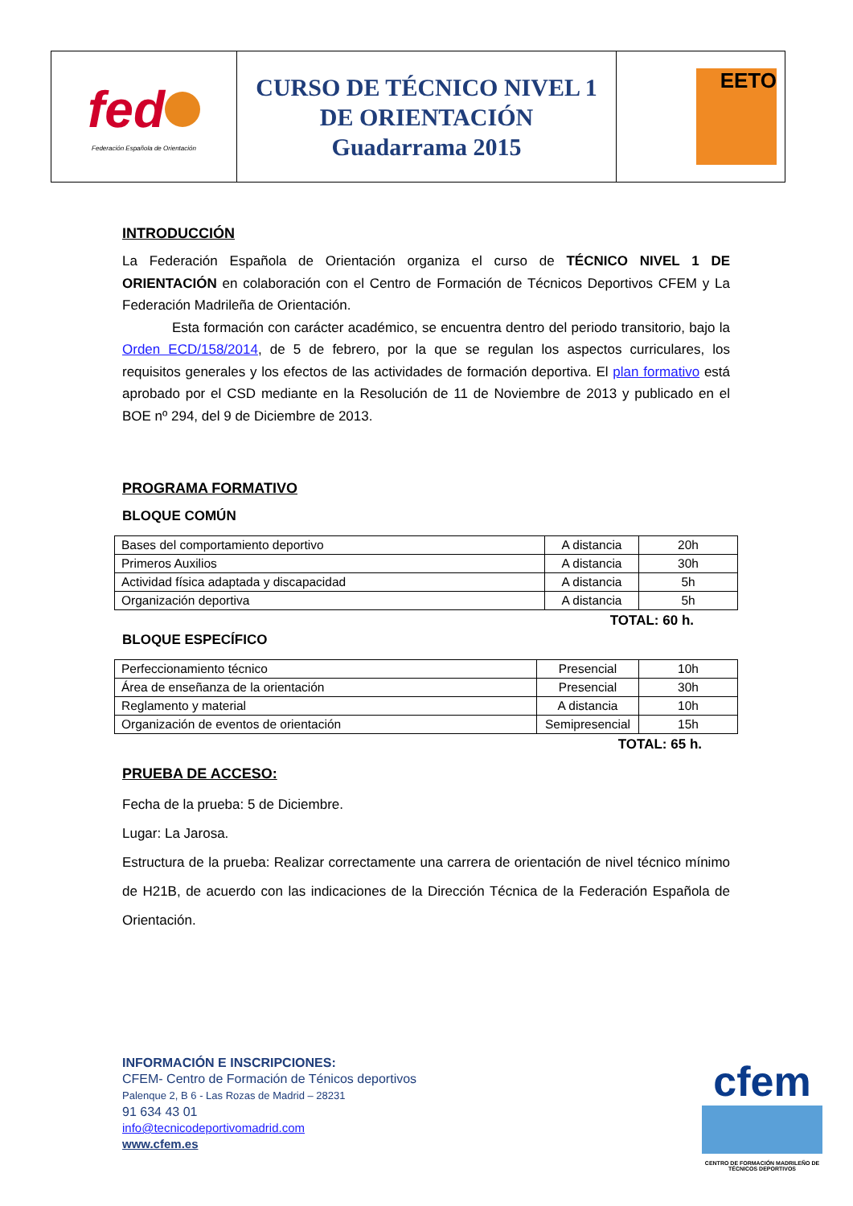| fed Federación Española de Orientación | CURSO DE TÉCNICO NIVEL 1 DE ORIENTACIÓN Guadarrama 2015 | EETO |
INTRODUCCIÓN
La Federación Española de Orientación organiza el curso de TÉCNICO NIVEL 1 DE ORIENTACIÓN en colaboración con el Centro de Formación de Técnicos Deportivos CFEM y La Federación Madrileña de Orientación.
Esta formación con carácter académico, se encuentra dentro del periodo transitorio, bajo la Orden ECD/158/2014, de 5 de febrero, por la que se regulan los aspectos curriculares, los requisitos generales y los efectos de las actividades de formación deportiva. El plan formativo está aprobado por el CSD mediante en la Resolución de 11 de Noviembre de 2013 y publicado en el BOE nº 294, del 9 de Diciembre de 2013.
PROGRAMA FORMATIVO
BLOQUE COMÚN
| Bases del comportamiento deportivo | A distancia | 20h |
| Primeros Auxilios | A distancia | 30h |
| Actividad física adaptada y discapacidad | A distancia | 5h |
| Organización deportiva | A distancia | 5h |
TOTAL: 60 h.
BLOQUE ESPECÍFICO
| Perfeccionamiento técnico | Presencial | 10h |
| Área de enseñanza de la orientación | Presencial | 30h |
| Reglamento y material | A distancia | 10h |
| Organización de eventos de orientación | Semipresencial | 15h |
TOTAL: 65 h.
PRUEBA DE ACCESO:
Fecha de la prueba: 5 de Diciembre.
Lugar: La Jarosa.
Estructura de la prueba: Realizar correctamente una carrera de orientación de nivel técnico mínimo de H21B, de acuerdo con las indicaciones de la Dirección Técnica de la Federación Española de Orientación.
INFORMACIÓN E INSCRIPCIONES:
CFEM- Centro de Formación de Ténicos deportivos
Palenque 2, B 6 - Las Rozas de Madrid – 28231
91 634 43 01
info@tecnicodeportivomadrid.com
www.cfem.es
cfem
CENTRO DE FORMACIÓN MADRILEÑO DE TÉCNICOS DEPORTIVOS